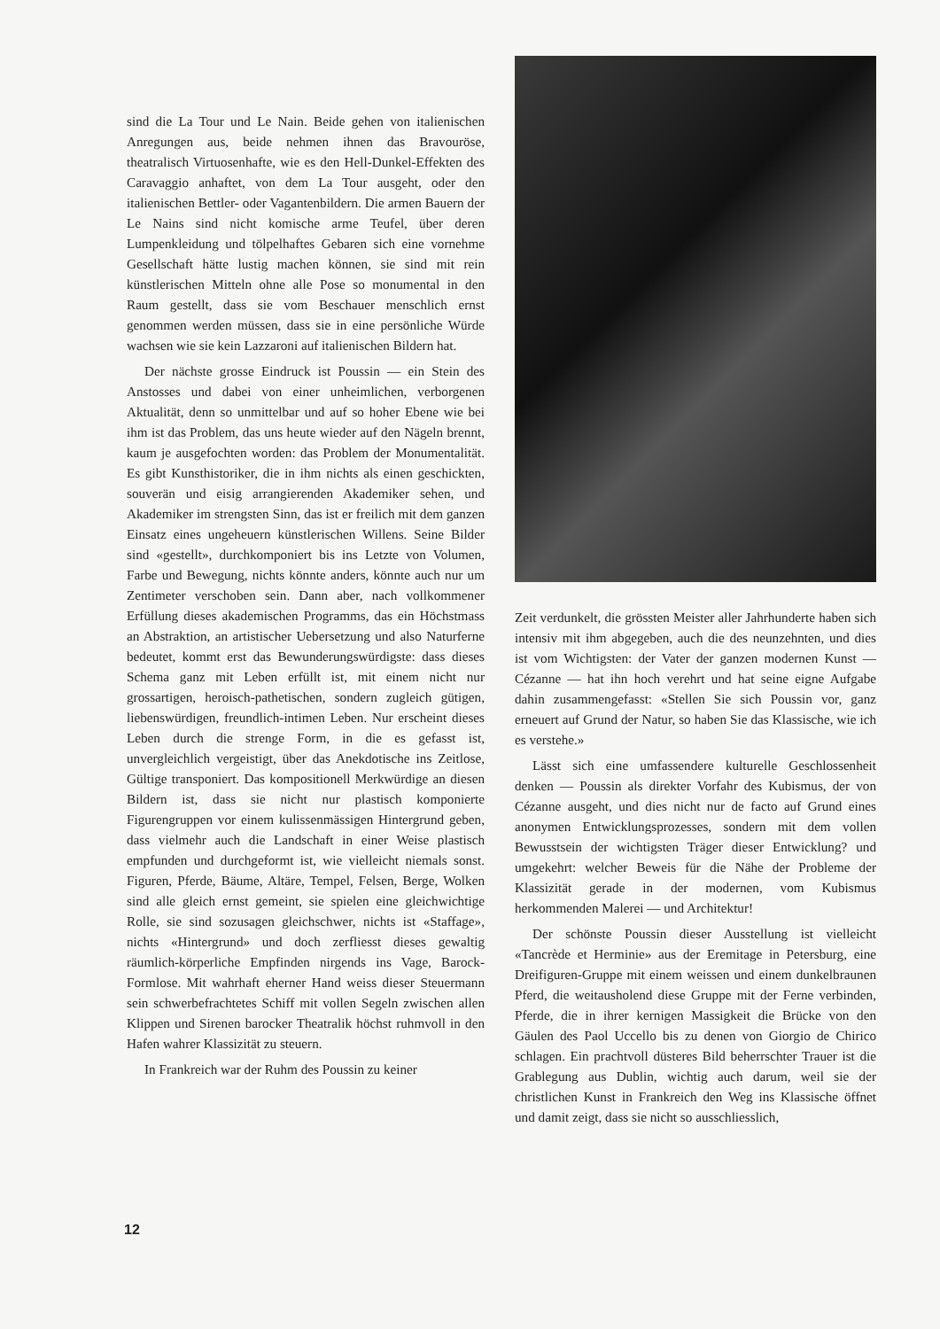sind die La Tour und Le Nain. Beide gehen von italienischen Anregungen aus, beide nehmen ihnen das Bravouröse, theatralisch Virtuosenhafte, wie es den Hell-Dunkel-Effekten des Caravaggio anhaftet, von dem La Tour ausgeht, oder den italienischen Bettler- oder Vagantenbildern. Die armen Bauern der Le Nains sind nicht komische arme Teufel, über deren Lumpenkleidung und tölpelhaftes Gebaren sich eine vornehme Gesellschaft hätte lustig machen können, sie sind mit rein künstlerischen Mitteln ohne alle Pose so monumental in den Raum gestellt, dass sie vom Beschauer menschlich ernst genommen werden müssen, dass sie in eine persönliche Würde wachsen wie sie kein Lazzaroni auf italienischen Bildern hat.
Der nächste grosse Eindruck ist Poussin — ein Stein des Anstosses und dabei von einer unheimlichen, verborgenen Aktualität, denn so unmittelbar und auf so hoher Ebene wie bei ihm ist das Problem, das uns heute wieder auf den Nägeln brennt, kaum je ausgefochten worden: das Problem der Monumentalität. Es gibt Kunsthistoriker, die in ihm nichts als einen geschickten, souverän und eisig arrangierenden Akademiker sehen, und Akademiker im strengsten Sinn, das ist er freilich mit dem ganzen Einsatz eines ungeheuern künstlerischen Willens. Seine Bilder sind «gestellt», durchkomponiert bis ins Letzte von Volumen, Farbe und Bewegung, nichts könnte anders, könnte auch nur um Zentimeter verschoben sein. Dann aber, nach vollkommener Erfüllung dieses akademischen Programms, das ein Höchstmass an Abstraktion, an artistischer Uebersetzung und also Naturferne bedeutet, kommt erst das Bewunderungswürdigste: dass dieses Schema ganz mit Leben erfüllt ist, mit einem nicht nur grossartigen, heroisch-pathetischen, sondern zugleich gütigen, liebenswürdigen, freundlich-intimen Leben. Nur erscheint dieses Leben durch die strenge Form, in die es gefasst ist, unvergleichlich vergeistigt, über das Anekdotische ins Zeitlose, Gültige transponiert. Das kompositionell Merkwürdige an diesen Bildern ist, dass sie nicht nur plastisch komponierte Figurengruppen vor einem kulissenmässigen Hintergrund geben, dass vielmehr auch die Landschaft in einer Weise plastisch empfunden und durchgeformt ist, wie vielleicht niemals sonst. Figuren, Pferde, Bäume, Altäre, Tempel, Felsen, Berge, Wolken sind alle gleich ernst gemeint, sie spielen eine gleichwichtige Rolle, sie sind sozusagen gleichschwer, nichts ist «Staffage», nichts «Hintergrund» und doch zerfliesst dieses gewaltig räumlich-körperliche Empfinden nirgends ins Vage, Barock-Formlose. Mit wahrhaft eherner Hand weiss dieser Steuermann sein schwerbefrachtetes Schiff mit vollen Segeln zwischen allen Klippen und Sirenen barocker Theatralik höchst ruhmvoll in den Hafen wahrer Klassizität zu steuern.
In Frankreich war der Ruhm des Poussin zu keiner
Zeit verdunkelt, die grössten Meister aller Jahrhunderte haben sich intensiv mit ihm abgegeben, auch die des neunzehnten, und dies ist vom Wichtigsten: der Vater der ganzen modernen Kunst — Cézanne — hat ihn hoch verehrt und hat seine eigne Aufgabe dahin zusammengefasst: «Stellen Sie sich Poussin vor, ganz erneuert auf Grund der Natur, so haben Sie das Klassische, wie ich es verstehe.»
Lässt sich eine umfassendere kulturelle Geschlossenheit denken — Poussin als direkter Vorfahr des Kubismus, der von Cézanne ausgeht, und dies nicht nur de facto auf Grund eines anonymen Entwicklungsprozesses, sondern mit dem vollen Bewusstsein der wichtigsten Träger dieser Entwicklung? und umgekehrt: welcher Beweis für die Nähe der Probleme der Klassizität gerade in der modernen, vom Kubismus herkommenden Malerei — und Architektur!
Der schönste Poussin dieser Ausstellung ist vielleicht «Tancrède et Herminie» aus der Eremitage in Petersburg, eine Dreifiguren-Gruppe mit einem weissen und einem dunkelbraunen Pferd, die weitausholend diese Gruppe mit der Ferne verbinden, Pferde, die in ihrer kernigen Massigkeit die Brücke von den Gäulen des Paol Uccello bis zu denen von Giorgio de Chirico schlagen. Ein prachtvoll düsteres Bild beherrschter Trauer ist die Grablegung aus Dublin, wichtig auch darum, weil sie der christlichen Kunst in Frankreich den Weg ins Klassische öffnet und damit zeigt, dass sie nicht so ausschliesslich,
12